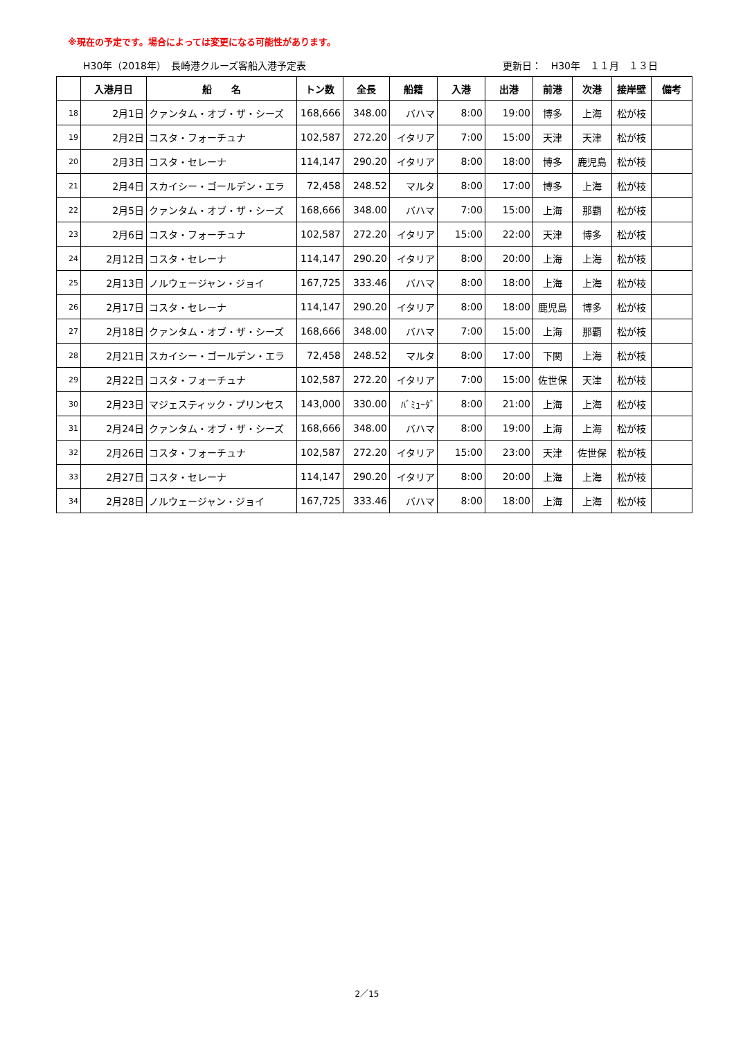※現在の予定です。場合によっては変更になる可能性があります。
H30年（2018年）　長崎港クルーズ客船入港予定表 更新日：　H30年　１１月　１３日
| | 入港月日 | 船 名 | トン数 | 全長 | 船籍 | 入港 | 出港 | 前港 | 次港 | 接岸壁 | 備考 |
| --- | --- | --- | --- | --- | --- | --- | --- | --- | --- | --- | --- |
| 18 | 2月1日 | クァンタム・オブ・ザ・シーズ | 168,666 | 348.00 | バハマ | 8:00 | 19:00 | 博多 | 上海 | 松が枝 | |
| 19 | 2月2日 | コスタ・フォーチュナ | 102,587 | 272.20 | イタリア | 7:00 | 15:00 | 天津 | 天津 | 松が枝 | |
| 20 | 2月3日 | コスタ・セレーナ | 114,147 | 290.20 | イタリア | 8:00 | 18:00 | 博多 | 鹿児島 | 松が枝 | |
| 21 | 2月4日 | スカイシー・ゴールデン・エラ | 72,458 | 248.52 | マルタ | 8:00 | 17:00 | 博多 | 上海 | 松が枝 | |
| 22 | 2月5日 | クァンタム・オブ・ザ・シーズ | 168,666 | 348.00 | バハマ | 7:00 | 15:00 | 上海 | 那覇 | 松が枝 | |
| 23 | 2月6日 | コスタ・フォーチュナ | 102,587 | 272.20 | イタリア | 15:00 | 22:00 | 天津 | 博多 | 松が枝 | |
| 24 | 2月12日 | コスタ・セレーナ | 114,147 | 290.20 | イタリア | 8:00 | 20:00 | 上海 | 上海 | 松が枝 | |
| 25 | 2月13日 | ノルウェージャン・ジョイ | 167,725 | 333.46 | バハマ | 8:00 | 18:00 | 上海 | 上海 | 松が枝 | |
| 26 | 2月17日 | コスタ・セレーナ | 114,147 | 290.20 | イタリア | 8:00 | 18:00 | 鹿児島 | 博多 | 松が枝 | |
| 27 | 2月18日 | クァンタム・オブ・ザ・シーズ | 168,666 | 348.00 | バハマ | 7:00 | 15:00 | 上海 | 那覇 | 松が枝 | |
| 28 | 2月21日 | スカイシー・ゴールデン・エラ | 72,458 | 248.52 | マルタ | 8:00 | 17:00 | 下関 | 上海 | 松が枝 | |
| 29 | 2月22日 | コスタ・フォーチュナ | 102,587 | 272.20 | イタリア | 7:00 | 15:00 | 佐世保 | 天津 | 松が枝 | |
| 30 | 2月23日 | マジェスティック・プリンセス | 143,000 | 330.00 | ﾊﾞﾐｭｰﾀﾞ | 8:00 | 21:00 | 上海 | 上海 | 松が枝 | |
| 31 | 2月24日 | クァンタム・オブ・ザ・シーズ | 168,666 | 348.00 | バハマ | 8:00 | 19:00 | 上海 | 上海 | 松が枝 | |
| 32 | 2月26日 | コスタ・フォーチュナ | 102,587 | 272.20 | イタリア | 15:00 | 23:00 | 天津 | 佐世保 | 松が枝 | |
| 33 | 2月27日 | コスタ・セレーナ | 114,147 | 290.20 | イタリア | 8:00 | 20:00 | 上海 | 上海 | 松が枝 | |
| 34 | 2月28日 | ノルウェージャン・ジョイ | 167,725 | 333.46 | バハマ | 8:00 | 18:00 | 上海 | 上海 | 松が枝 | |
2／15